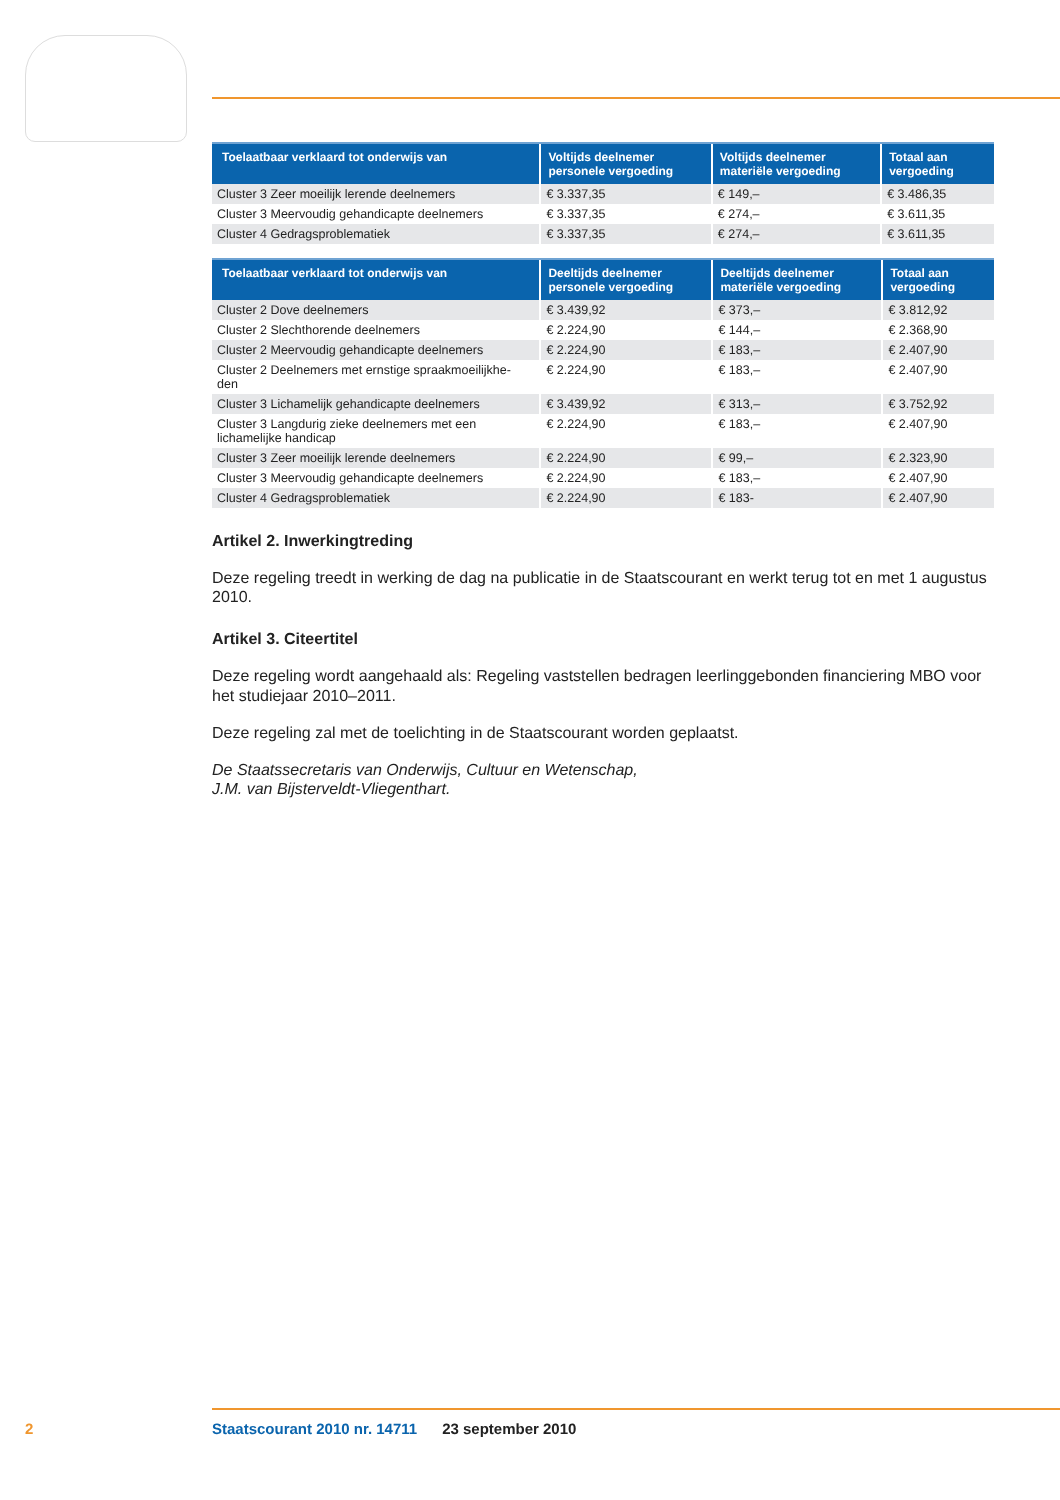| Toelaatbaar verklaard tot onderwijs van | Voltijds deelnemer personele vergoeding | Voltijds deelnemer materiële vergoeding | Totaal aan vergoeding |
| --- | --- | --- | --- |
| Cluster 3 Zeer moeilijk lerende deelnemers | € 3.337,35 | € 149,– | € 3.486,35 |
| Cluster 3 Meervoudig gehandicapte deelnemers | € 3.337,35 | € 274,– | € 3.611,35 |
| Cluster 4 Gedragsproblematiek | € 3.337,35 | € 274,– | € 3.611,35 |
| Toelaatbaar verklaard tot onderwijs van | Deeltijds deelnemer personele vergoeding | Deeltijds deelnemer materiële vergoeding | Totaal aan vergoeding |
| --- | --- | --- | --- |
| Cluster 2 Dove deelnemers | € 3.439,92 | € 373,– | € 3.812,92 |
| Cluster 2 Slechthorende deelnemers | € 2.224,90 | € 144,– | € 2.368,90 |
| Cluster 2 Meervoudig gehandicapte deelnemers | € 2.224,90 | € 183,– | € 2.407,90 |
| Cluster 2 Deelnemers met ernstige spraakmoeilijkhe- den | € 2.224,90 | € 183,– | € 2.407,90 |
| Cluster 3 Lichamelijk gehandicapte deelnemers | € 3.439,92 | € 313,– | € 3.752,92 |
| Cluster 3 Langdurig zieke deelnemers met een lichamelijke handicap | € 2.224,90 | € 183,– | € 2.407,90 |
| Cluster 3 Zeer moeilijk lerende deelnemers | € 2.224,90 | € 99,– | € 2.323,90 |
| Cluster 3 Meervoudig gehandicapte deelnemers | € 2.224,90 | € 183,– | € 2.407,90 |
| Cluster 4 Gedragsproblematiek | € 2.224,90 | € 183- | € 2.407,90 |
Artikel 2. Inwerkingtreding
Deze regeling treedt in werking de dag na publicatie in de Staatscourant en werkt terug tot en met 1 augustus 2010.
Artikel 3. Citeertitel
Deze regeling wordt aangehaald als: Regeling vaststellen bedragen leerlinggebonden financiering MBO voor het studiejaar 2010–2011.
Deze regeling zal met de toelichting in de Staatscourant worden geplaatst.
De Staatssecretaris van Onderwijs, Cultuur en Wetenschap,
J.M. van Bijsterveldt-Vliegenthart.
2
Staatscourant 2010 nr. 14711 23 september 2010